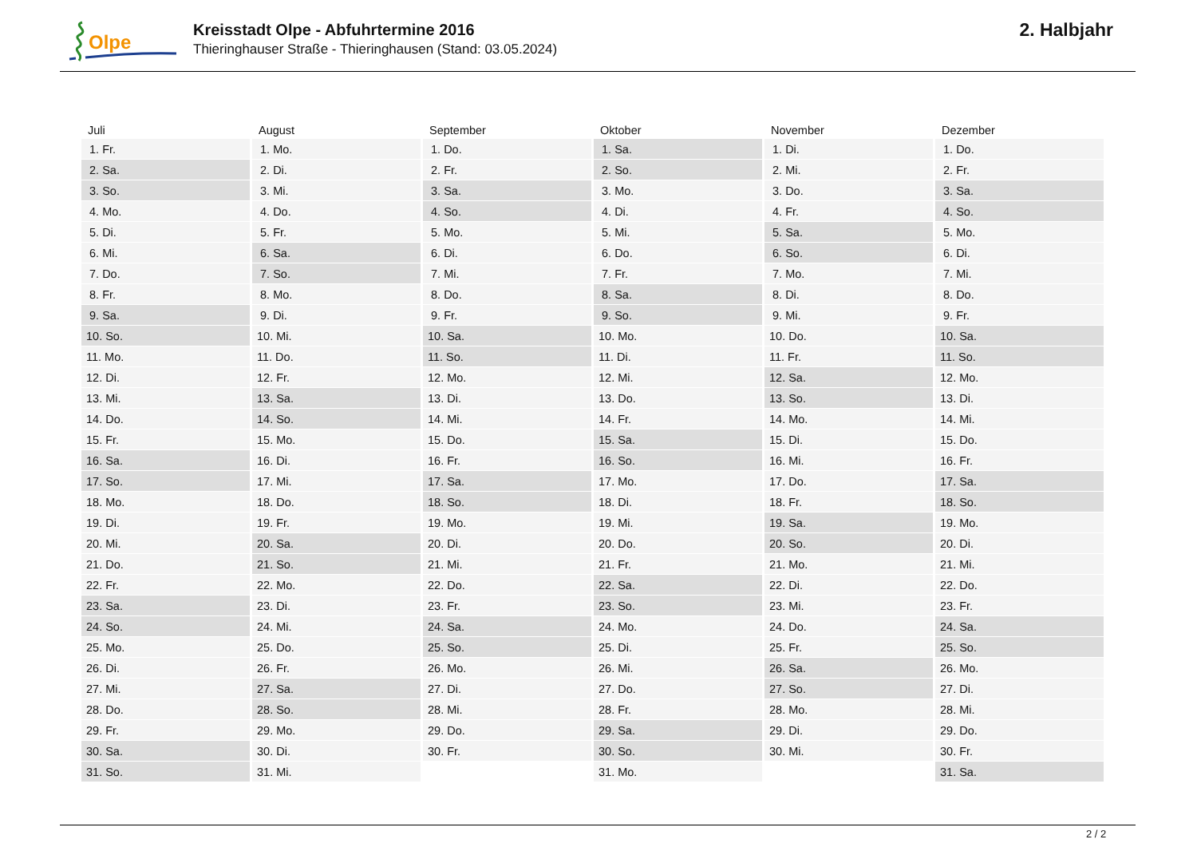Olpe
Kreisstadt Olpe - Abfuhrtermine 2016
Thieringhauser Straße - Thieringhausen (Stand: 03.05.2024)
2. Halbjahr
| Juli | August | September | Oktober | November | Dezember |
| --- | --- | --- | --- | --- | --- |
| 1. Fr. | 1. Mo. | 1. Do. | 1. Sa. | 1. Di. | 1. Do. |
| 2. Sa. | 2. Di. | 2. Fr. | 2. So. | 2. Mi. | 2. Fr. |
| 3. So. | 3. Mi. | 3. Sa. | 3. Mo. | 3. Do. | 3. Sa. |
| 4. Mo. | 4. Do. | 4. So. | 4. Di. | 4. Fr. | 4. So. |
| 5. Di. | 5. Fr. | 5. Mo. | 5. Mi. | 5. Sa. | 5. Mo. |
| 6. Mi. | 6. Sa. | 6. Di. | 6. Do. | 6. So. | 6. Di. |
| 7. Do. | 7. So. | 7. Mi. | 7. Fr. | 7. Mo. | 7. Mi. |
| 8. Fr. | 8. Mo. | 8. Do. | 8. Sa. | 8. Di. | 8. Do. |
| 9. Sa. | 9. Di. | 9. Fr. | 9. So. | 9. Mi. | 9. Fr. |
| 10. So. | 10. Mi. | 10. Sa. | 10. Mo. | 10. Do. | 10. Sa. |
| 11. Mo. | 11. Do. | 11. So. | 11. Di. | 11. Fr. | 11. So. |
| 12. Di. | 12. Fr. | 12. Mo. | 12. Mi. | 12. Sa. | 12. Mo. |
| 13. Mi. | 13. Sa. | 13. Di. | 13. Do. | 13. So. | 13. Di. |
| 14. Do. | 14. So. | 14. Mi. | 14. Fr. | 14. Mo. | 14. Mi. |
| 15. Fr. | 15. Mo. | 15. Do. | 15. Sa. | 15. Di. | 15. Do. |
| 16. Sa. | 16. Di. | 16. Fr. | 16. So. | 16. Mi. | 16. Fr. |
| 17. So. | 17. Mi. | 17. Sa. | 17. Mo. | 17. Do. | 17. Sa. |
| 18. Mo. | 18. Do. | 18. So. | 18. Di. | 18. Fr. | 18. So. |
| 19. Di. | 19. Fr. | 19. Mo. | 19. Mi. | 19. Sa. | 19. Mo. |
| 20. Mi. | 20. Sa. | 20. Di. | 20. Do. | 20. So. | 20. Di. |
| 21. Do. | 21. So. | 21. Mi. | 21. Fr. | 21. Mo. | 21. Mi. |
| 22. Fr. | 22. Mo. | 22. Do. | 22. Sa. | 22. Di. | 22. Do. |
| 23. Sa. | 23. Di. | 23. Fr. | 23. So. | 23. Mi. | 23. Fr. |
| 24. So. | 24. Mi. | 24. Sa. | 24. Mo. | 24. Do. | 24. Sa. |
| 25. Mo. | 25. Do. | 25. So. | 25. Di. | 25. Fr. | 25. So. |
| 26. Di. | 26. Fr. | 26. Mo. | 26. Mi. | 26. Sa. | 26. Mo. |
| 27. Mi. | 27. Sa. | 27. Di. | 27. Do. | 27. So. | 27. Di. |
| 28. Do. | 28. So. | 28. Mi. | 28. Fr. | 28. Mo. | 28. Mi. |
| 29. Fr. | 29. Mo. | 29. Do. | 29. Sa. | 29. Di. | 29. Do. |
| 30. Sa. | 30. Di. | 30. Fr. | 30. So. | 30. Mi. | 30. Fr. |
| 31. So. | 31. Mi. | | 31. Mo. | | 31. Sa. |
2 / 2